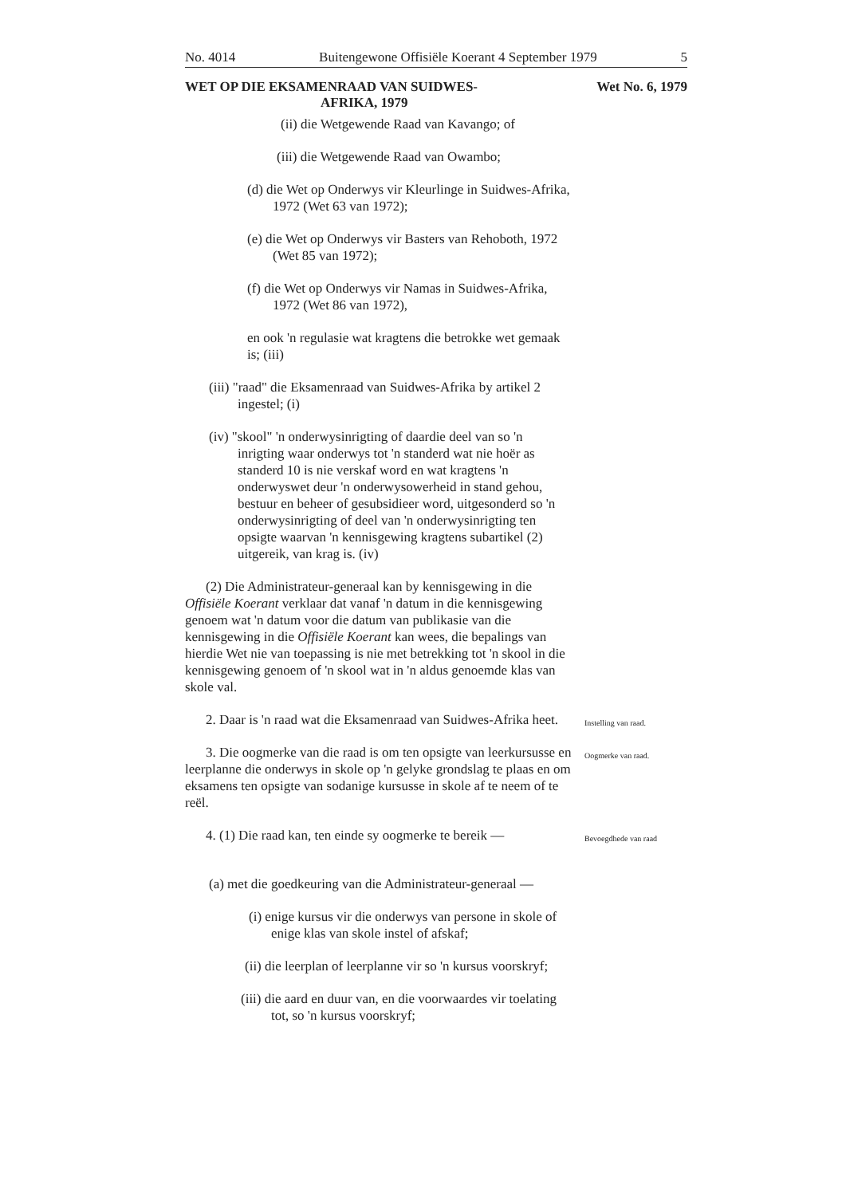No. 4014 Buitengewone Offisiële Koerant 4 September 1979 5
WET OP DIE EKSAMENRAAD VAN SUIDWES-
AFRIKA, 1979 Wet No. 6, 1979
(ii) die Wetgewende Raad van Kavango; of
(iii) die Wetgewende Raad van Owambo;
(d) die Wet op Onderwys vir Kleurlinge in Suidwes-Afrika, 1972 (Wet 63 van 1972);
(e) die Wet op Onderwys vir Basters van Rehoboth, 1972 (Wet 85 van 1972);
(f) die Wet op Onderwys vir Namas in Suidwes-Afrika, 1972 (Wet 86 van 1972),
en ook 'n regulasie wat kragtens die betrokke wet gemaak is; (iii)
(iii) "raad" die Eksamenraad van Suidwes-Afrika by artikel 2 ingestel; (i)
(iv) "skool" 'n onderwysinrigting of daardie deel van so 'n inrigting waar onderwys tot 'n standerd wat nie hoër as standerd 10 is nie verskaf word en wat kragtens 'n onderwyswet deur 'n onderwysowerheid in stand gehou, bestuur en beheer of gesubsidieer word, uitgesonderd so 'n onderwysinrigting of deel van 'n onderwysinrigting ten opsigte waarvan 'n kennisgewing kragtens subartikel (2) uitgereik, van krag is. (iv)
(2) Die Administrateur-generaal kan by kennisgewing in die Offisiële Koerant verklaar dat vanaf 'n datum in die kennisgewing genoem wat 'n datum voor die datum van publikasie van die kennisgewing in die Offisiële Koerant kan wees, die bepalings van hierdie Wet nie van toepassing is nie met betrekking tot 'n skool in die kennisgewing genoem of 'n skool wat in 'n aldus genoemde klas van skole val.
2. Daar is 'n raad wat die Eksamenraad van Suidwes-Afrika heet.
Instelling van raad.
3. Die oogmerke van die raad is om ten opsigte van leerkursusse en leerplanne die onderwys in skole op 'n gelyke grondslag te plaas en om eksamens ten opsigte van sodanige kursusse in skole af te neem of te reël.
Oogmerke van raad.
4. (1) Die raad kan, ten einde sy oogmerke te bereik —
Bevoegdhede van raad
(a) met die goedkeuring van die Administrateur-generaal —
(i) enige kursus vir die onderwys van persone in skole of enige klas van skole instel of afskaf;
(ii) die leerplan of leerplanne vir so 'n kursus voorskryf;
(iii) die aard en duur van, en die voorwaardes vir toelating tot, so 'n kursus voorskryf;